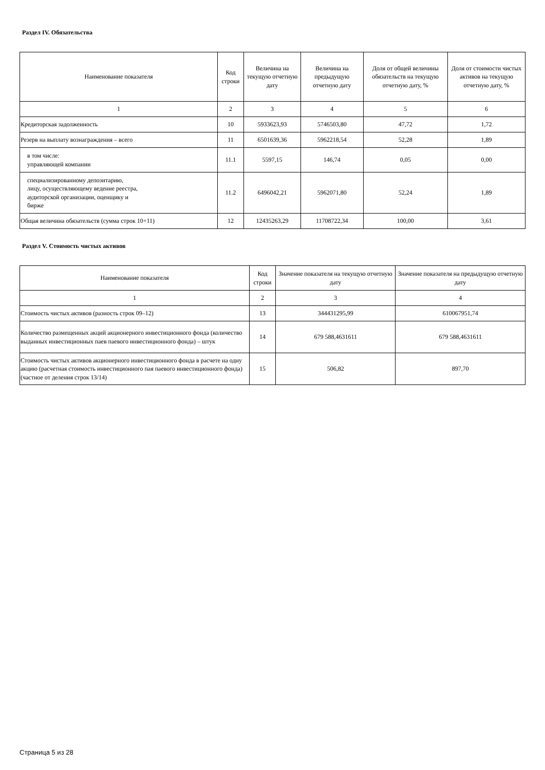Раздел IV. Обязательства
| Наименование показателя | Код строки | Величина на текущую отчетную дату | Величина на предыдущую отчетную дату | Доля от общей величины обязательств на текущую отчетную дату, % | Доля от стоимости чистых активов на текущую отчетную дату, % |
| --- | --- | --- | --- | --- | --- |
| 1 | 2 | 3 | 4 | 5 | 6 |
| Кредиторская задолженность | 10 | 5933623,93 | 5746503,80 | 47,72 | 1,72 |
| Резерв на выплату вознаграждения – всего | 11 | 6501639,36 | 5962218,54 | 52,28 | 1,89 |
| в том числе: управляющей компании | 11.1 | 5597,15 | 146,74 | 0,05 | 0,00 |
| специализированному депозитарию, лицу, осуществляющему ведение реестра, аудиторской организации, оценщику и бирже | 11.2 | 6496042,21 | 5962071,80 | 52,24 | 1,89 |
| Общая величина обязательств (сумма строк 10+11) | 12 | 12435263,29 | 11708722,34 | 100,00 | 3,61 |
Раздел V. Стоимость чистых активов
| Наименование показателя | Код строки | Значение показателя на текущую отчетную дату | Значение показателя на предыдущую отчетную дату |
| --- | --- | --- | --- |
| 1 | 2 | 3 | 4 |
| Стоимость чистых активов (разность строк 09–12) | 13 | 344431295,99 | 610067951,74 |
| Количество размещенных акций акционерного инвестиционного фонда (количество выданных инвестиционных паев паевого инвестиционного фонда) – штук | 14 | 679 588,4631611 | 679 588,4631611 |
| Стоимость чистых активов акционерного инвестиционного фонда в расчете на одну акцию (расчетная стоимость инвестиционного пая паевого инвестиционного фонда) (частное от деления строк 13/14) | 15 | 506,82 | 897,70 |
Страница 5 из 28